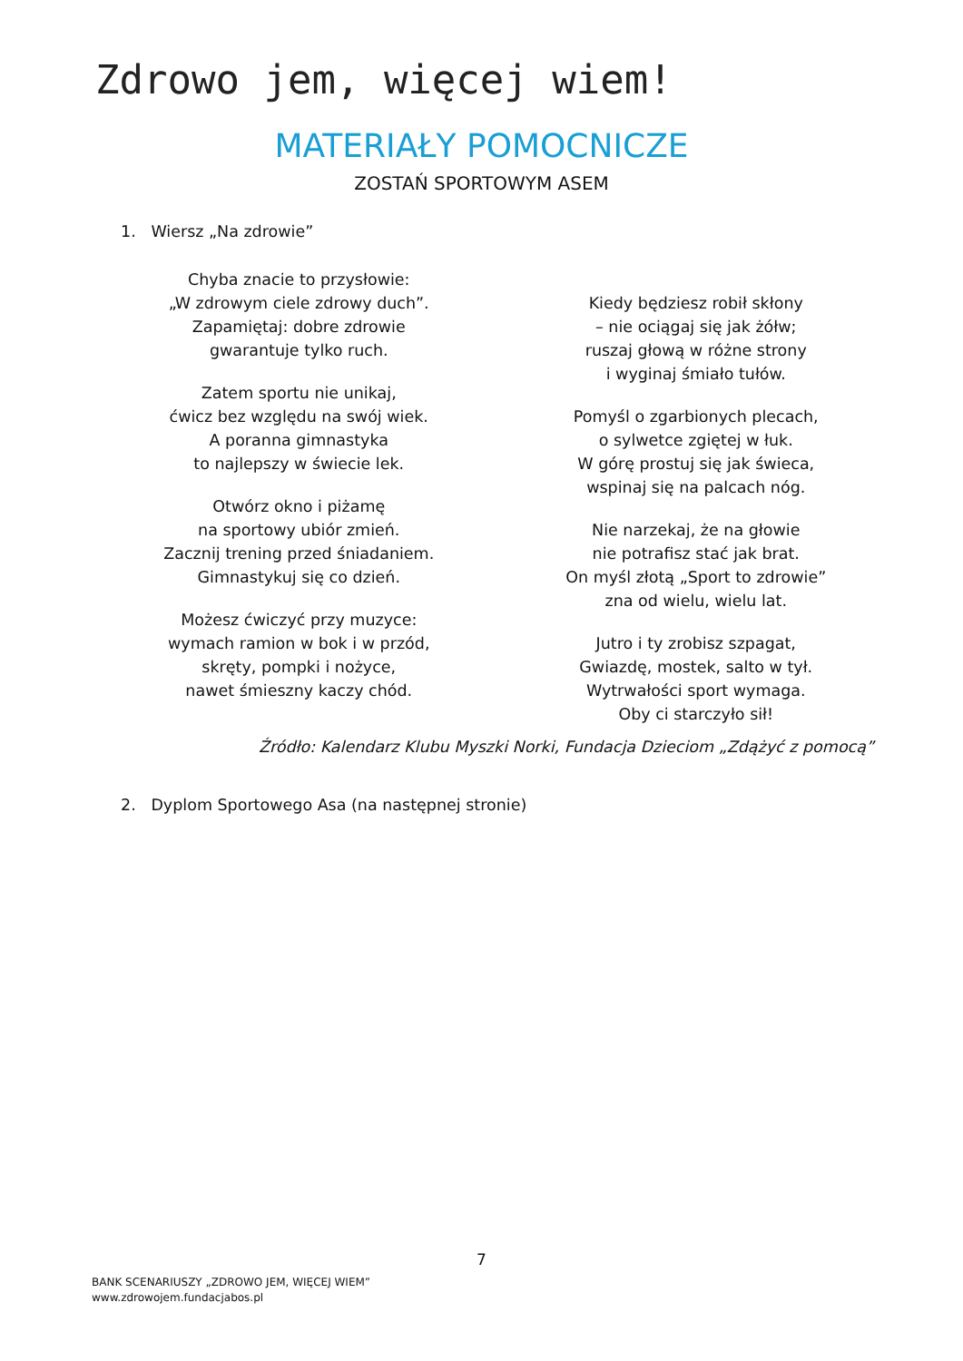Zdrowo jem, więcej wiem!
MATERIAŁY POMOCNICZE
ZOSTAŃ SPORTOWYM ASEM
1. Wiersz „Na zdrowie”
Chyba znacie to przysłowie:
„W zdrowym ciele zdrowy duch”.
Zapamiętaj: dobre zdrowie
gwarantuje tylko ruch.
Zatem sportu nie unikaj,
ćwicz bez względu na swój wiek.
A poranna gimnastyka
to najlepszy w świecie lek.
Otwórz okno i piżamę
na sportowy ubiór zmień.
Zacznij trening przed śniadaniem.
Gimnastykuj się co dzień.
Możesz ćwiczyć przy muzyce:
wymach ramion w bok i w przód,
skręty, pompki i nożyce,
nawet śmieszny kaczy chód.
Kiedy będziesz robił skłony
– nie ociągaj się jak żółw;
ruszaj głową w różne strony
i wyginaj śmiało tułów.
Pomyśl o zgarbionych plecach,
o sylwetce zgiętej w łuk.
W górę prostuj się jak świeca,
wspinaj się na palcach nóg.
Nie narzekaj, że na głowie
nie potrafisz stać jak brat.
On myśl złotą „Sport to zdrowie”
zna od wielu, wielu lat.
Jutro i ty zrobisz szpagat,
Gwiazdę, mostek, salto w tył.
Wytrwałości sport wymaga.
Oby ci starczyło sił!
Źródło: Kalendarz Klubu Myszki Norki, Fundacja Dzieciom „Zdążyć z pomocą”
2. Dyplom Sportowego Asa (na następnej stronie)
7
BANK SCENARIUSZY „ZDROWO JEM, WIĘCEJ WIEM”
www.zdrowojem.fundacjabos.pl